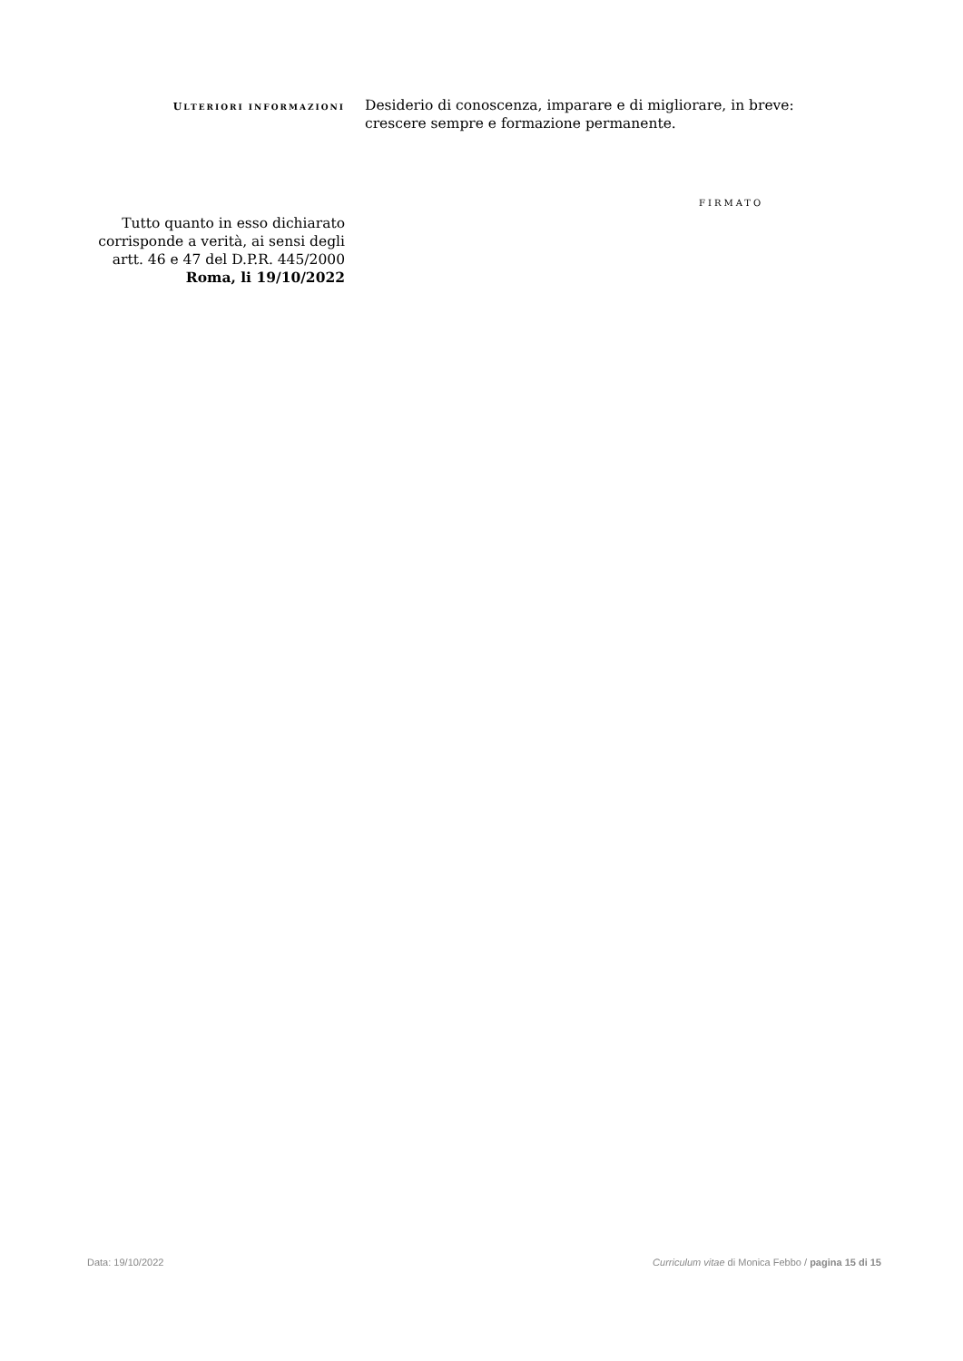ULTERIORI INFORMAZIONI
Desiderio di conoscenza, imparare e di migliorare, in breve: crescere sempre e formazione permanente.
FIRMATO
Tutto quanto in esso dichiarato corrisponde a verità, ai sensi degli artt. 46 e 47 del D.P.R. 445/2000
Roma, li 19/10/2022
Data: 19/10/2022 Curriculum vitae di Monica Febbo / pagina 15 di 15